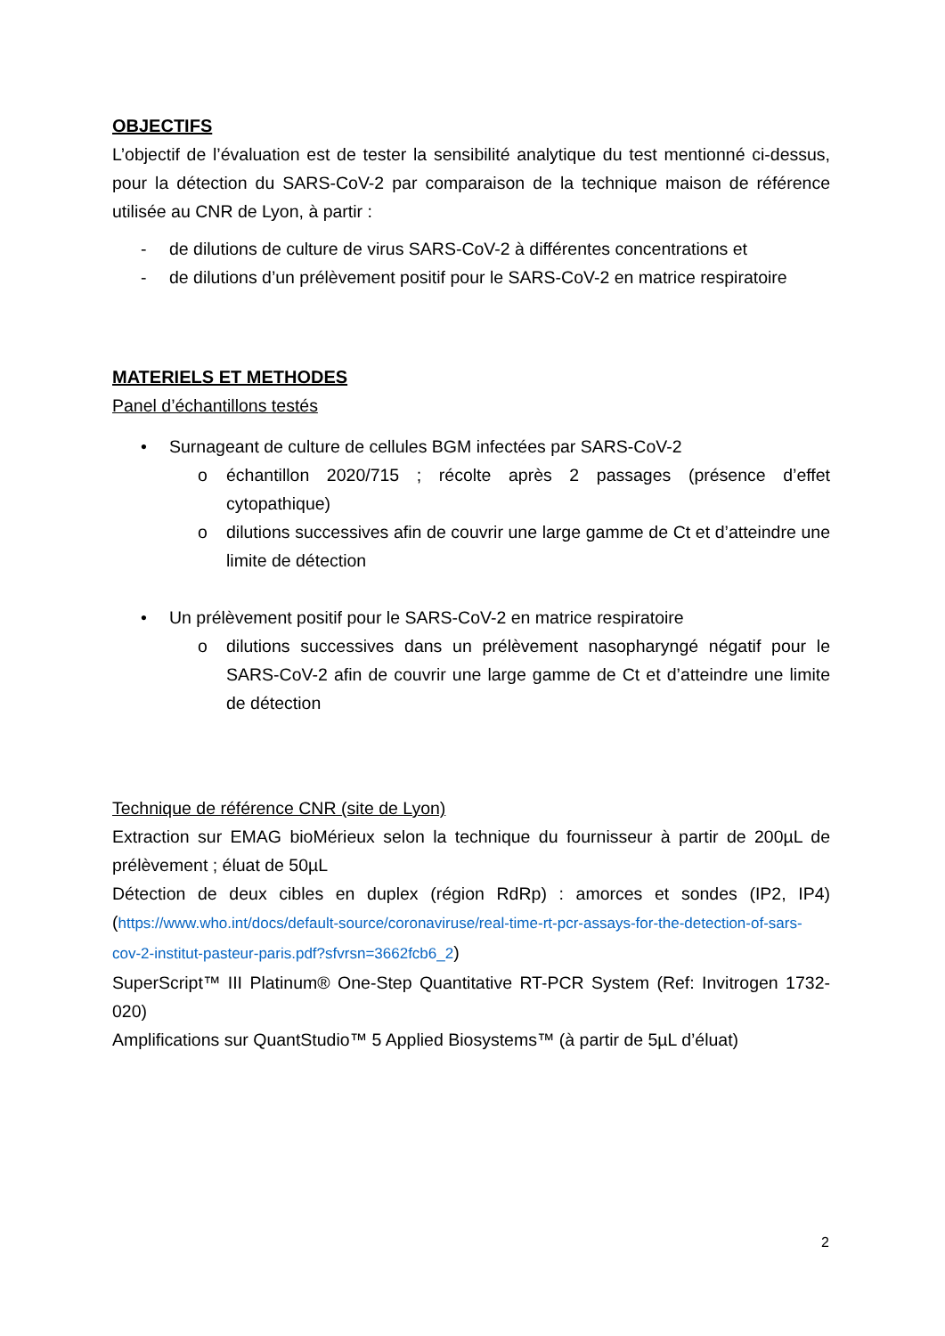OBJECTIFS
L’objectif de l’évaluation est de tester la sensibilité analytique du test mentionné ci-dessus, pour la détection du SARS-CoV-2 par comparaison de la technique maison de référence utilisée au CNR de Lyon, à partir :
- de dilutions de culture de virus SARS-CoV-2 à différentes concentrations et
- de dilutions d’un prélèvement positif pour le SARS-CoV-2 en matrice respiratoire
MATERIELS ET METHODES
Panel d’échantillons testés
• Surnageant de culture de cellules BGM infectées par SARS-CoV-2
o échantillon 2020/715 ; récolte après 2 passages (présence d’effet cytopathique)
o dilutions successives afin de couvrir une large gamme de Ct et d’atteindre une limite de détection
• Un prélèvement positif pour le SARS-CoV-2 en matrice respiratoire
o dilutions successives dans un prélèvement nasopharyngé négatif pour le SARS-CoV-2 afin de couvrir une large gamme de Ct et d’atteindre une limite de détection
Technique de référence CNR (site de Lyon)
Extraction sur EMAG bioMérieux selon la technique du fournisseur à partir de 200µL de prélèvement ; éluat de 50µL
Détection de deux cibles en duplex (région RdRp) : amorces et sondes (IP2, IP4) (https://www.who.int/docs/default-source/coronaviruse/real-time-rt-pcr-assays-for-the-detection-of-sars-cov-2-institut-pasteur-paris.pdf?sfvrsn=3662fcb6_2)
SuperScript™ III Platinum® One-Step Quantitative RT-PCR System (Ref: Invitrogen 1732-020)
Amplifications sur QuantStudio™ 5 Applied Biosystems™ (à partir de 5µL d’éluat)
2